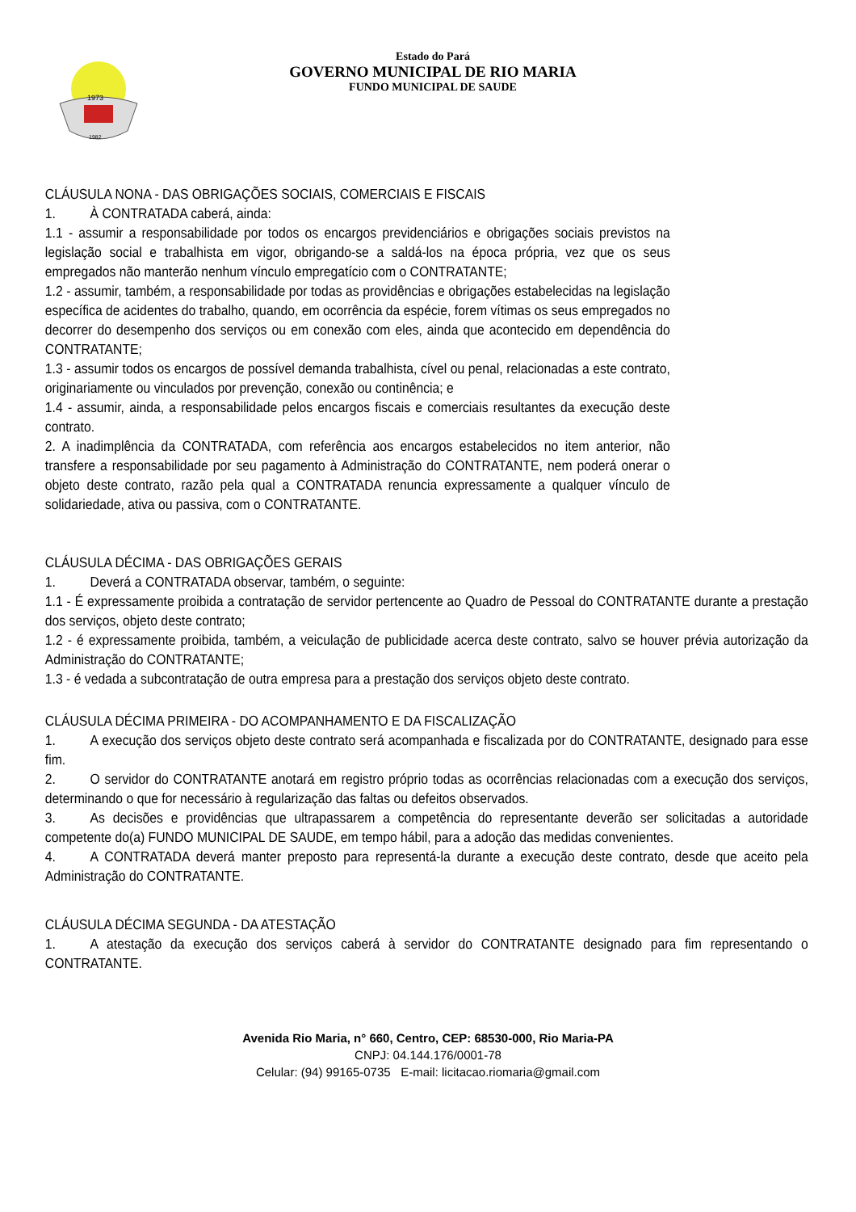1973
1982
Estado do Pará
GOVERNO MUNICIPAL DE RIO MARIA
FUNDO MUNICIPAL DE SAUDE
CLÁUSULA NONA - DAS OBRIGAÇÕES SOCIAIS, COMERCIAIS E FISCAIS
1. À CONTRATADA caberá, ainda:
1.1 - assumir a responsabilidade por todos os encargos previdenciários e obrigações sociais previstos na legislação social e trabalhista em vigor, obrigando-se a saldá-los na época própria, vez que os seus empregados não manterão nenhum vínculo empregatício com o CONTRATANTE;
1.2 - assumir, também, a responsabilidade por todas as providências e obrigações estabelecidas na legislação específica de acidentes do trabalho, quando, em ocorrência da espécie, forem vítimas os seus empregados no decorrer do desempenho dos serviços ou em conexão com eles, ainda que acontecido em dependência do CONTRATANTE;
1.3 - assumir todos os encargos de possível demanda trabalhista, cível ou penal, relacionadas a este contrato, originariamente ou vinculados por prevenção, conexão ou continência; e
1.4 - assumir, ainda, a responsabilidade pelos encargos fiscais e comerciais resultantes da execução deste contrato.
2. A inadimplência da CONTRATADA, com referência aos encargos estabelecidos no item anterior, não transfere a responsabilidade por seu pagamento à Administração do CONTRATANTE, nem poderá onerar o objeto deste contrato, razão pela qual a CONTRATADA renuncia expressamente a qualquer vínculo de solidariedade, ativa ou passiva, com o CONTRATANTE.
CLÁUSULA DÉCIMA - DAS OBRIGAÇÕES GERAIS
1. Deverá a CONTRATADA observar, também, o seguinte:
1.1 - É expressamente proibida a contratação de servidor pertencente ao Quadro de Pessoal do CONTRATANTE durante a prestação dos serviços, objeto deste contrato;
1.2 - é expressamente proibida, também, a veiculação de publicidade acerca deste contrato, salvo se houver prévia autorização da Administração do CONTRATANTE;
1.3 - é vedada a subcontratação de outra empresa para a prestação dos serviços objeto deste contrato.
CLÁUSULA DÉCIMA PRIMEIRA - DO ACOMPANHAMENTO E DA FISCALIZAÇÃO
1. A execução dos serviços objeto deste contrato será acompanhada e fiscalizada por do CONTRATANTE, designado para esse fim.
2. O servidor do CONTRATANTE anotará em registro próprio todas as ocorrências relacionadas com a execução dos serviços, determinando o que for necessário à regularização das faltas ou defeitos observados.
3. As decisões e providências que ultrapassarem a competência do representante deverão ser solicitadas a autoridade competente do(a) FUNDO MUNICIPAL DE SAUDE, em tempo hábil, para a adoção das medidas convenientes.
4. A CONTRATADA deverá manter preposto para representá-la durante a execução deste contrato, desde que aceito pela Administração do CONTRATANTE.
CLÁUSULA DÉCIMA SEGUNDA - DA ATESTAÇÃO
1. A atestação da execução dos serviços caberá à servidor do CONTRATANTE designado para fim representando o CONTRATANTE.
Avenida Rio Maria, n° 660, Centro, CEP: 68530-000, Rio Maria-PA
CNPJ: 04.144.176/0001-78
Celular: (94) 99165-0735 E-mail: licitacao.riomaria@gmail.com